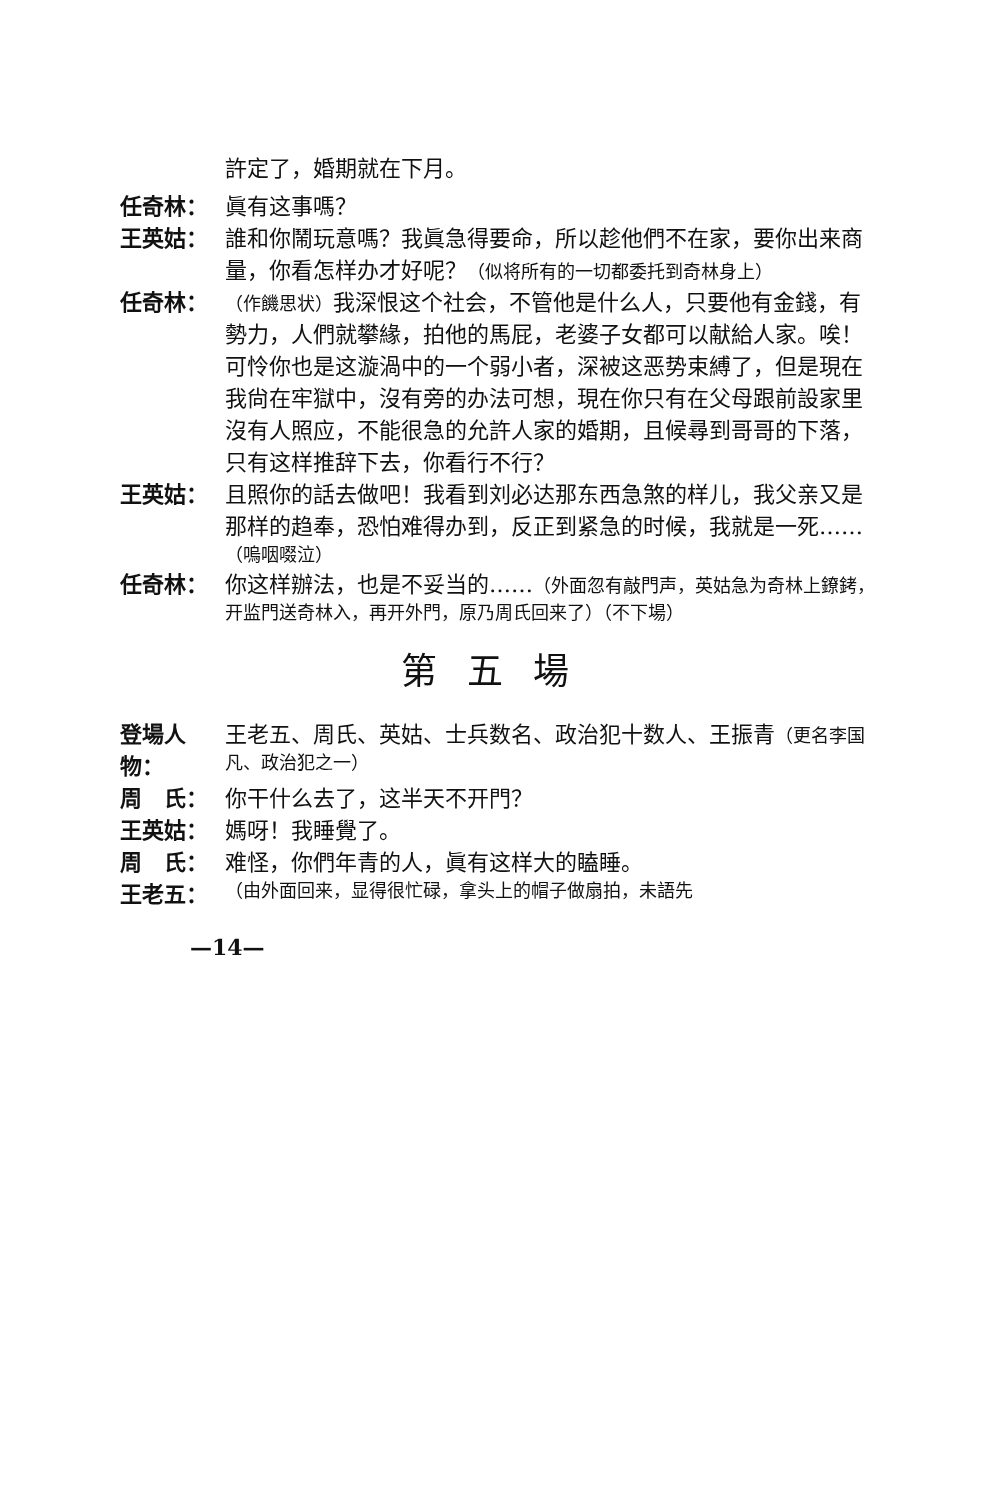許定了，婚期就在下月。
任奇林： 眞有这事嗎？
王英姑： 誰和你鬧玩意嗎？我眞急得要命，所以趁他們不在家，要你出来商量，你看怎样办才好呢？（似将所有的一切都委托到奇林身上）
任奇林： （作饑思状）我深恨这个社会，不管他是什么人，只要他有金錢，有勢力，人們就攀緣，拍他的馬屁，老婆子女都可以献給人家。唉！可怜你也是这漩渦中的一个弱小者，深被这恶势束縛了，但是現在我尙在牢獄中，沒有旁的办法可想，現在你只有在父母跟前設家里沒有人照应，不能很急的允許人家的婚期，且候尋到哥哥的下落，只有这样推辞下去，你看行不行？
王英姑： 且照你的話去做吧！我看到刘必达那东西急煞的样儿，我父亲又是那样的趋奉，恐怕难得办到，反正到紧急的时候，我就是一死……（嗚咽啜泣）
任奇林： 你这样辦法，也是不妥当的……（外面忽有敲門声，英姑急为奇林上鐐銬，开监門送奇林入，再开外門，原乃周氏回来了）（不下場）
第五場
登場人物： 王老五、周氏、英姑、士兵数名、政治犯十数人、王振青（更名李国凡、政治犯之一）
周　氏： 你干什么去了，这半天不开門？
王英姑： 媽呀！我睡覺了。
周　氏： 难怪，你們年青的人，眞有这样大的瞌睡。
王老五： （由外面回来，显得很忙碌，拿头上的帽子做扇拍，未語先
—14—